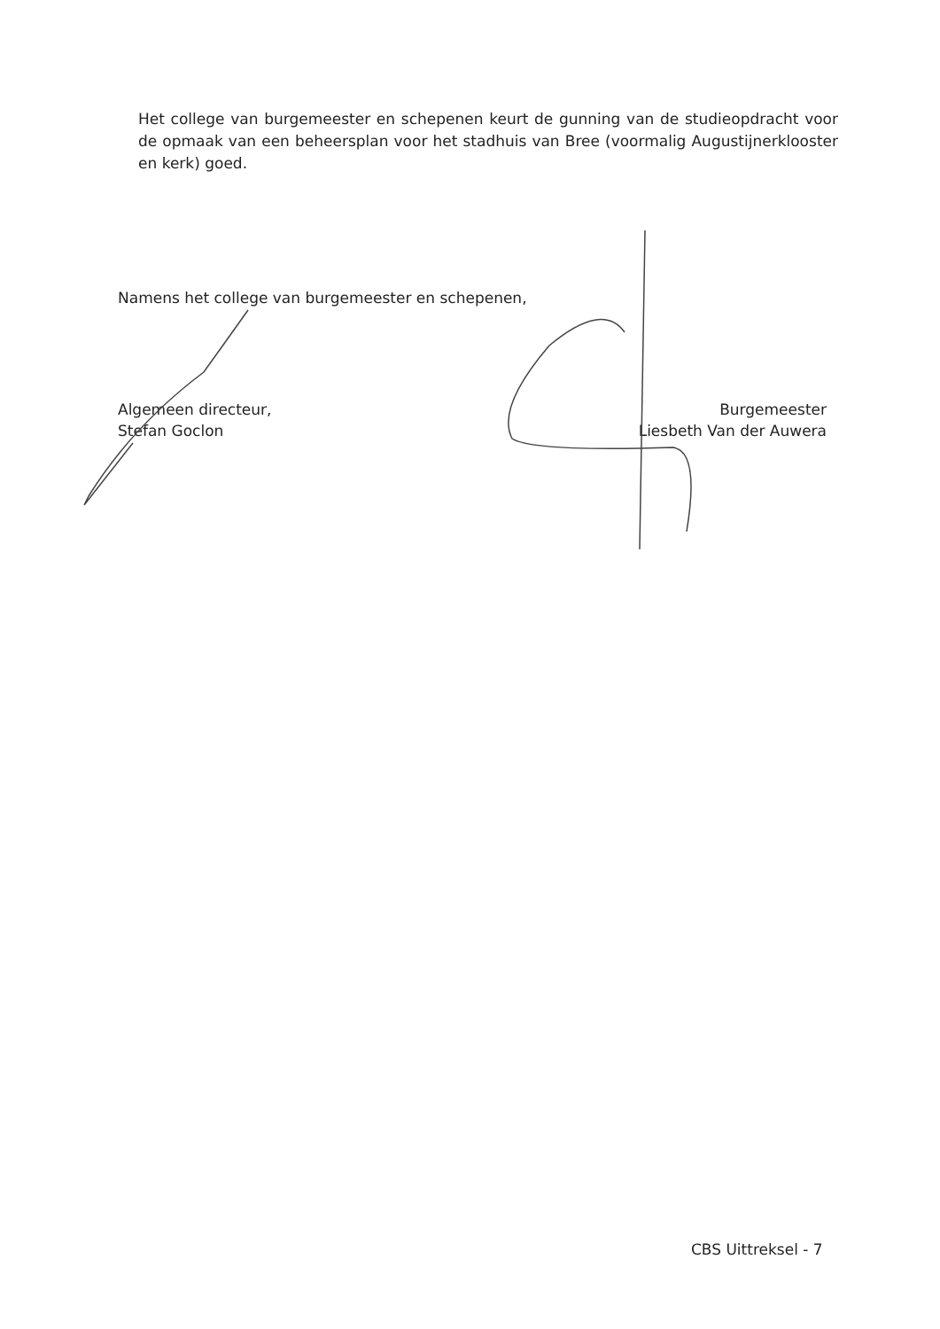Het college van burgemeester en schepenen keurt de gunning van de studieopdracht voor de opmaak van een beheersplan voor het stadhuis van Bree (voormalig Augustijnerklooster en kerk) goed.
Namens het college van burgemeester en schepenen,
Algemeen directeur,
Stefan Goclon
Burgemeester
Liesbeth Van der Auwera
CBS Uittreksel - 7